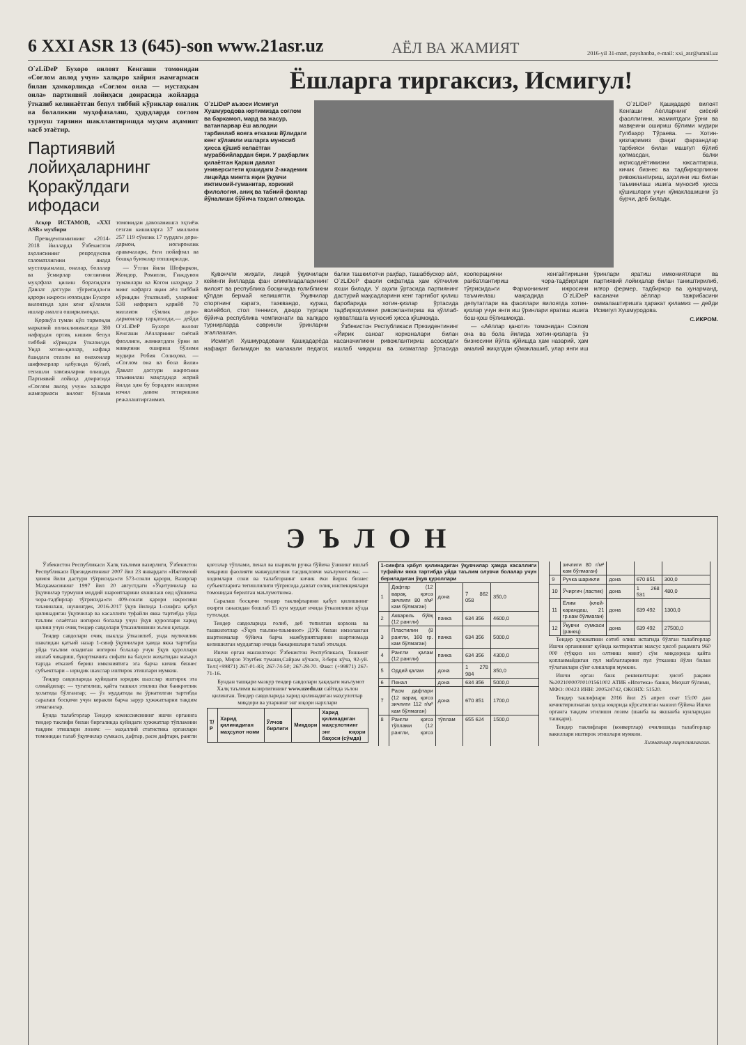6 XXI ASR 13 (645)-son www.21asr.uz АЁЛ ВА ЖАМИЯТ 2016-yil 31-mart, payshanba, e-mail: xxi_asr@umail.uz
O`zLiDeP Бухоро вилоят Кенгаши томонидан «Соғлом авлод учун» халқаро хайрия жамғармаси билан ҳамкорликда «Соғлом оила — мустаҳкам оила» партиявий лойиҳаси доирасида жойларда ўтказиб келинаётган бепул тиббий кўриклар оналик ва болаликни муҳофазалаш, ҳудудларда соғлом турмуш тарзини шакллантиришда муҳим аҳамият касб этаётир.
Партиявий лойиҳаларнинг Қоракўлдаги ифодаси
Асқор ИСТАМОВ, «XXI ASR» мухбири
Президентимизнинг «2014-2018 йилларда Ўзбекистон аҳолисининг репродуктив саломатлигини янада мустаҳкамлаш, оналар, болалар ва ўсмирлар соғлиғини муҳофаза қилиш борасидаги Давлат дастури тўғрисида»ги қарори ижроси юзасидан Бухоро вилоятида ҳам кенг кўламли ишлар амалга оширилмоқда.
Қоракўл туман кўп тармоқли марказий поликлиникасида 380 нафардан ортиқ кишин бепул тиббий кўрикдан ўтказилди. Унда хотин-қизлар, нафақа ёшидаги отахон ва онахонлар шифокорлар қабулида бўлиб, тегишли тавсияларни олишди. Партиявий лойиҳа доирасида «Соғлом авлод учун» халқаро жамғармаси вилоят бўлими томонидан даволанишга эҳтиёж сезган кишиларга 37 миллион 257 119 сўмлик 17 турдаги дори-дармон, ногиронлик аравачалари, ёзги пойафзал ва бошқа буюмлар топширилди.
— Ўтган йили Шофиркон, Жондор, Ромитан, Ғиждувон туманлари ва Когон шаҳрида 2 минг нафарга яқин аёл тиббий кўрикдан ўтказилиб, уларнинг 538 нафарига қарийб 70 миллион сўмлик дори-дармонлар тарқатилди,— дейди O`zLiDeP Бухоро вилоят Кенгаши Аёлларнинг сиёсий фаоллиги, жамиятдаги ўрни ва мавқеини ошириш бўлими мудири Робия Солиҳова. — «Соғлом она ва бола йили» Давлат дастури ижросини таъминлаш мақсадида жорий йилда ҳам бу борадаги ишларни изчил давом эттиришни режалаштирганмиз.
Ёшларга тиргаксиз, Исмигул!
O`zLiDeP аъзоси Исмигул Хушмуродова юртимизда соғлом ва баркамол, мард ва жасур, ватанпарвар ёш авлодни тарбиялаб вояга етказиш йўлидаги кенг кўламли ишларга муносиб ҳисса қўшиб келаётган мураббийлардан бири. У раҳбарлик қилаётган Қарши давлат университети қошидаги 2-академик лицейда мингга яқин ўқувчи ижтимоий-гуманитар, хорижий филология, аниқ ва табиий фанлар йўналиши бўйича таҳсил олмоқда.
O`zLiDeP Қашқадарё вилоят Кенгаши Аёлларнинг сиёсий фаоллигини, жамиятдаги ўрни ва мавқеини ошириш бўлими мудири Гулбаҳор Тўраева. — Хотин-қизларимиз фақат фарзандлар тарбияси билан машғул бўлиб қолмасдан, балки иқтисодиётимизни юксалтириш, кичик бизнес ва тадбиркорликни ривожлантириш, аҳолини иш билан таъминлаш ишига муносиб ҳисса қўшишлари учун кўмаклашишни ўз бурчи, деб билади.
Қувончли жиҳати, лицей ўқувчилари кейинги йилларда фан олимпиадаларининг вилоят ва республика босқичида ғолибликни қўлдан бермай келишяпти. Ўқувчилар спортнинг каратэ, таэквандо, кураш, волейбол, стол тенниси, дзюдо турлари бўйича республика чемпионати ва халқаро турнирларда совринли ўринларни эгаллашган.
Исмигул Хушмуродовани Қашқадарёда нафақат билимдон ва малакали педагог, балки ташкилотчи раҳбар, ташаббускор аёл, O`zLiDeP фаоли сифатида ҳам кўпчилик яхши билади. У аҳоли ўртасида партиянинг дастурий мақсадларини кенг тарғибот қилиш баробарида хотин-қизлар ўртасида тадбиркорликни ривожлантириш ва қўллаб-қувватлашга муносиб ҳисса қўшмоқда.
Ўзбекистон Республикаси Президентининг «Йирик саноат корхоналари билан касаначиликни ривожлантириш асосидаги ишлаб чиқариш ва хизматлар ўртасида кооперацияни кенгайтиришни рағбатлантириш чора-тадбирлари тўғрисида»ги Фармонининг ижросини таъминлаш мақсадида O`zLiDeP депутатлари ва фаоллари вилоятда хотин-қизлар учун янги иш ўринлари яратиш ишига бош-қош бўлишмоқда.
— «Аёллар қаноти» томонидан Соғлом она ва бола йилида хотин-қизларга ўз бизнесини йўлга қўйишда ҳам назарий, ҳам амалий жиҳатдан кўмаклашиб, улар янги иш ўринлари яратиш имкониятлари ва партиявий лойиҳалар билан таништирилиб, илғор фермер, тадбиркор ва ҳунарманд, касаначи аёллар тажрибасини оммалаштиришга ҳаракат қиламиз — дейди Исмигул Хушмуродова.
С.ИКРОМ.
ЭЪЛОН
Ўзбекистон Республикаси Халқ таълими вазирлиги, Ўзбекистон Республикаси Президентининг 2007 йил 23 январдаги «Ижтимоий ҳимоя йили дастури тўғрисида»ги 573-сонли қарори, Вазирлар Маҳкамасининг 1997 йил 20 августдаги «Ўқитувчилар ва ўқувчилар турмуши моддий шароитларини яхшилаш оид қўшимча чора-тадбирлар тўғрисида»ги 409-сонли қарори ижросини таъминлаш, шунингдек, 2016-2017 ўқув йилида 1-синфга қабул қилинадиган ўқувчилар ва касаллиги туфайли якка тартибда уйда таълим олаётган ногирон болалар учун ўқув қуроллари харид қилиш учун очиқ тендер савдолари ўтказилишини эълон қилади.
Тендер савдолари очиқ шаклда ўтказилиб, унда мулкчилик шаклидан қатъий назар 1-синф ўқувчилари ҳамда якка тартибда уйда таълим оладиган ногирон болалар учун ўқув қуроллари ишлаб чиқариш, буюртмачига сифати ва баҳоси жиҳатидан маъқул тарзда етказиб бериш имкониятига эга барча кичик бизнес субъектлари – юридик шахслар иштирок этишлари мумкин.
Тендер савдоларида қуйидаги юридик шахслар иштирок эта олмайдилар: — тугатилиш, қайта ташкил этилиш ёки банкротлик ҳолатида бўлганлар; — ўз муддатида ва ўрнатилган тартибда саралаш босқичи учун керакли барча зарур ҳужжатларни тақдим этмаганлар.
Бунда талабгорлар Тендер комиссиясининг ишчи органига тендер таклифи билан биргаликда қуйидаги ҳужжатлар тўпламини тақдим этишлари лозим: — маҳаллий статистика органлари томонидан талаб ўқувчилар сумкаси, дафтар, расм дафтари, рангли қоғозлар тўплами, пенал ва шарикли ручка бўйича ўзининг ишлаб чиқариш фаолияти мавжудлигини тасдиқловчи маълумотнома; — ходимлари сони ва талабгорнинг кичик ёки йирик бизнес субъектларига тегишлилиги тўғрисида давлат солиқ инспекциялари томонидан берилган маълумотнома.
Саралаш босқичи тендер таклифларини қабул қилишнинг охирги санасидан бошлаб 15 кун муддат ичида ўтказилиши кўзда тутилади.
Тендер савдоларида ғолиб, деб топилган корхона ва ташкилотлар «Ўқув таълим-таъминот» ДУК билан имзоланган шартномалар бўйича барча мажбуриятларини шартномада келишилган муддатлар ичида бажаришлари талаб этилади.
Ишчи орган манзилгоҳи: Ўзбекистон Республикаси, Тошкент шаҳар, Мирзо Улуғбек тумани,Сайрам кўчаси, 3-берк кўча, 92-уй. Тел:(+99871) 267-01-83; 267-74-50; 267-28-70. Факс: (+99871) 267-71-16.
Бундан ташқари мазкур тендер савдолари ҳақидаги маълумот Халқ таълими вазирлигининг www.uzedu.uz сайтида эълон қилинган. Тендер савдоларида харид қилинадиган маҳсулотлар миқдори ва уларнинг энг юқори нархлари
| Т/Р | Харид қилинадиган маҳсулот номи | Ўлчов бирлиги | Миқдори | Харид қилинадиган маҳсулотнинг энг юқори баҳоси (сўмда) |
| --- | --- | --- | --- | --- |
| 1-синфга қабул қилинадиган ўқувчилар ҳамда касаллиги туфайли якка тартибда уйда таълим олувчи болалар учун бериладиган ўқув қуроллари | | | | |
| 1 | Дафтар (12 варақ, қоғоз зичлиги 80 г/м² кам бўлмаган) | дона | 7 862 058 | 350,0 |
| 2 | Акварель бўёқ (12 рангли) | пачка | 634 356 | 4600,0 |
| 3 | Пластилин (8 рангли, 160 гр. кам бўлмаган) | пачка | 634 356 | 5000,0 |
| 4 | Рангли қалам (12 рангли) | пачка | 634 356 | 4300,0 |
| 5 | Оддий қалам | дона | 1 278 984 | 350,0 |
| 6 | Пенал | дона | 634 356 | 5000,0 |
| 7 | Расм дафтари (12 варақ, қоғоз зичлиги 112 г/м² кам бўлмаган) | дона | 670 851 | 1700,0 |
| 8 | Рангли қоғоз тўплами (12 рангли, қоғоз зичлиги 80 г/м² кам бўлмаган) | тўплам | 655 624 | 1500,0 |
| 9 | Ручка шарикли | дона | 670 851 | 300,0 |
| 10 | Ўчиргич (ластик) | дона | 1 268 531 | 480,0 |
| 11 | Елим (клей-карандаш, 21 гр.кам бўлмаган) | дона | 639 492 | 1300,0 |
| 12 | Ўқувчи сумкаси (ранец) | дона | 639 492 | 27500,0 |
Тендер ҳужжатини сотиб олиш истагида бўлган талабгорлар Ишчи органининг қуйида келтирилган махсус ҳисоб рақамига 960 000 (тўққиз юз олтмиш минг) сўм миқдорида қайта қопланмайдиган пул маблағларини пул ўтказиш йўли билан тўлаганлари сўнг олишлари мумкин.
Ишчи орган банк реквизитлари: ҳисоб рақами №20210000700101561002 АТИБ «Ипотека» банки, Меҳнат бўлими, МФО: 00423 ИНН: 200524742, ОКОНХ: 51520.
Тендер таклифлари 2016 йил 25 апрел соат 15:00 дан кечиктирилмаган ҳолда юқорида кўрсатилган манзил бўйича Ишчи органга тақдим этилиши лозим (шанба ва якшанба кунларидан ташқари).
Тендер таклифлари (конвертлар) очилишида талабгорлар вакиллари иштирок этишлари мумкин.
Хизматлар лицензияланган.